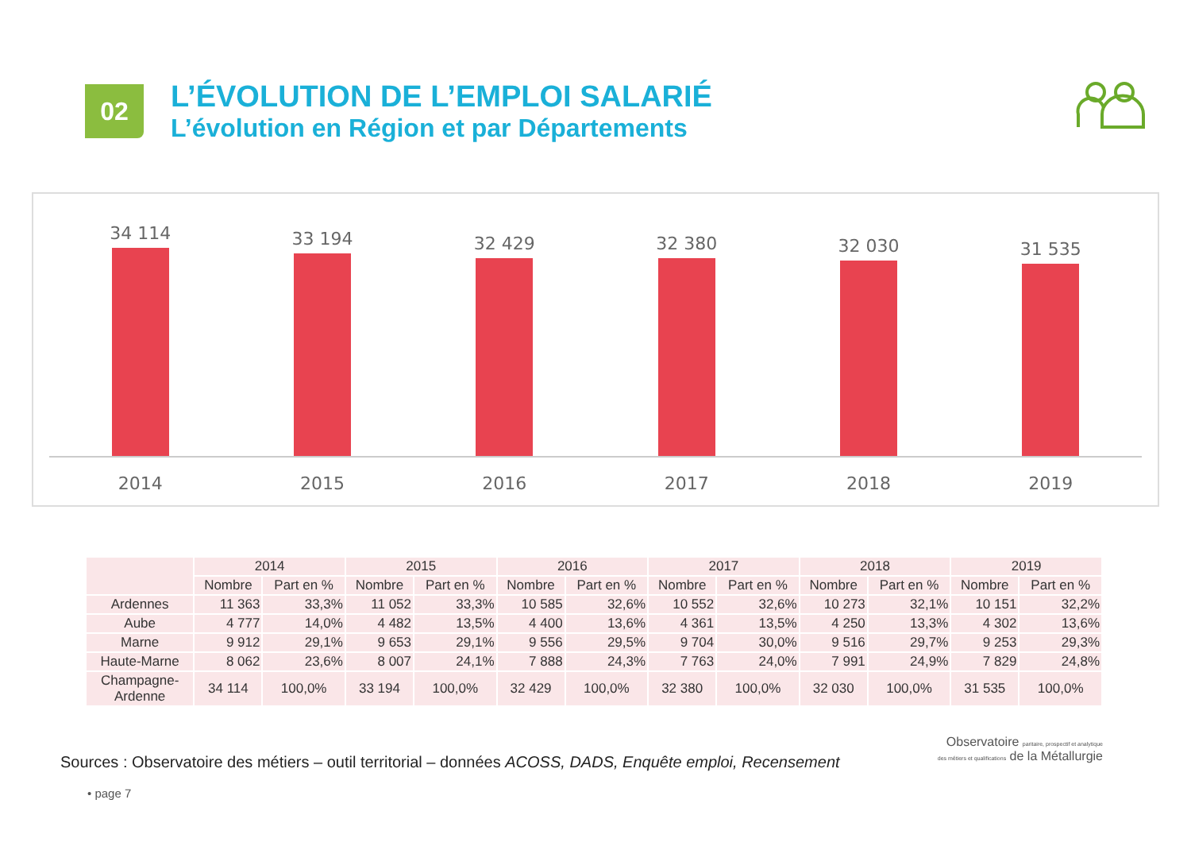02
L’ÉVOLUTION DE L’EMPLOI SALARIÉ
L’évolution en Région et par Départements
34 114 33 194 32 429 32 380 32 030 31 535
2014 2015 2016 2017 2018 2019
| | 2014 | | 2015 | | 2016 | | 2017 | | 2018 | | 2019 | |
| --- | --- | --- | --- | --- | --- | --- | --- | --- | --- | --- | --- | --- |
| | Nombre | Part en % | Nombre | Part en % | Nombre | Part en % | Nombre | Part en % | Nombre | Part en % | Nombre | Part en % |
| Ardennes | 11 363 | 33,3% | 11 052 | 33,3% | 10 585 | 32,6% | 10 552 | 32,6% | 10 273 | 32,1% | 10 151 | 32,2% |
| Aube | 4 777 | 14,0% | 4 482 | 13,5% | 4 400 | 13,6% | 4 361 | 13,5% | 4 250 | 13,3% | 4 302 | 13,6% |
| Marne | 9 912 | 29,1% | 9 653 | 29,1% | 9 556 | 29,5% | 9 704 | 30,0% | 9 516 | 29,7% | 9 253 | 29,3% |
| Haute-Marne | 8 062 | 23,6% | 8 007 | 24,1% | 7 888 | 24,3% | 7 763 | 24,0% | 7 991 | 24,9% | 7 829 | 24,8% |
| Champagne- Ardenne | 34 114 | 100,0% | 33 194 | 100,0% | 32 429 | 100,0% | 32 380 | 100,0% | 32 030 | 100,0% | 31 535 | 100,0% |
Sources : Observatoire des métiers – outil territorial – données ACOSS, DADS, Enquête emploi, Recensement
• page 7
Observatoire paritaire, prospectif et analytique
des métiers et qualifications de la Métallurgie